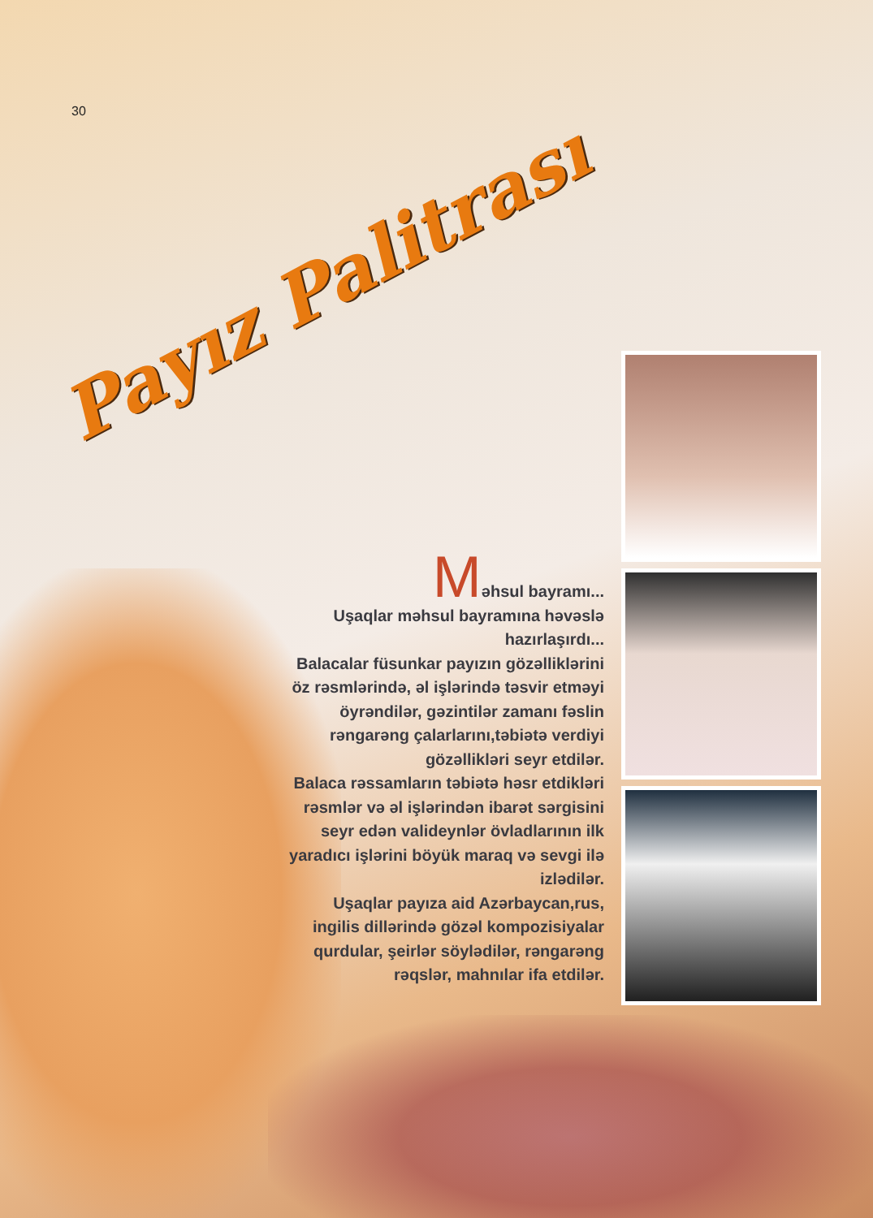30
Payız Palitrası
Məhsul bayramı...
Uşaqlar məhsul bayramına həvəslə hazırlaşırdı...
Balacalar füsunkar payızın gözəlliklərini öz rəsmlərində, əl işlərində təsvir etməyi öyrəndilər, gəzintilər zamanı fəslin rəngarəng çalarlarını,təbiətə verdiyi gözəllikləri seyr etdilər.
Balaca rəssamların təbiətə həsr etdikləri rəsmlər və əl işlərindən ibarət sərgisini seyr edən valideynlər övladlarının ilk yaradıcı işlərini böyük maraq və sevgi ilə izlədilər.
Uşaqlar payıza aid Azərbaycan,rus, ingilis dillərində gözəl kompozisiyalar qurdular, şeirlər söylədilər, rəngarəng rəqslər, mahnılar ifa etdilər.